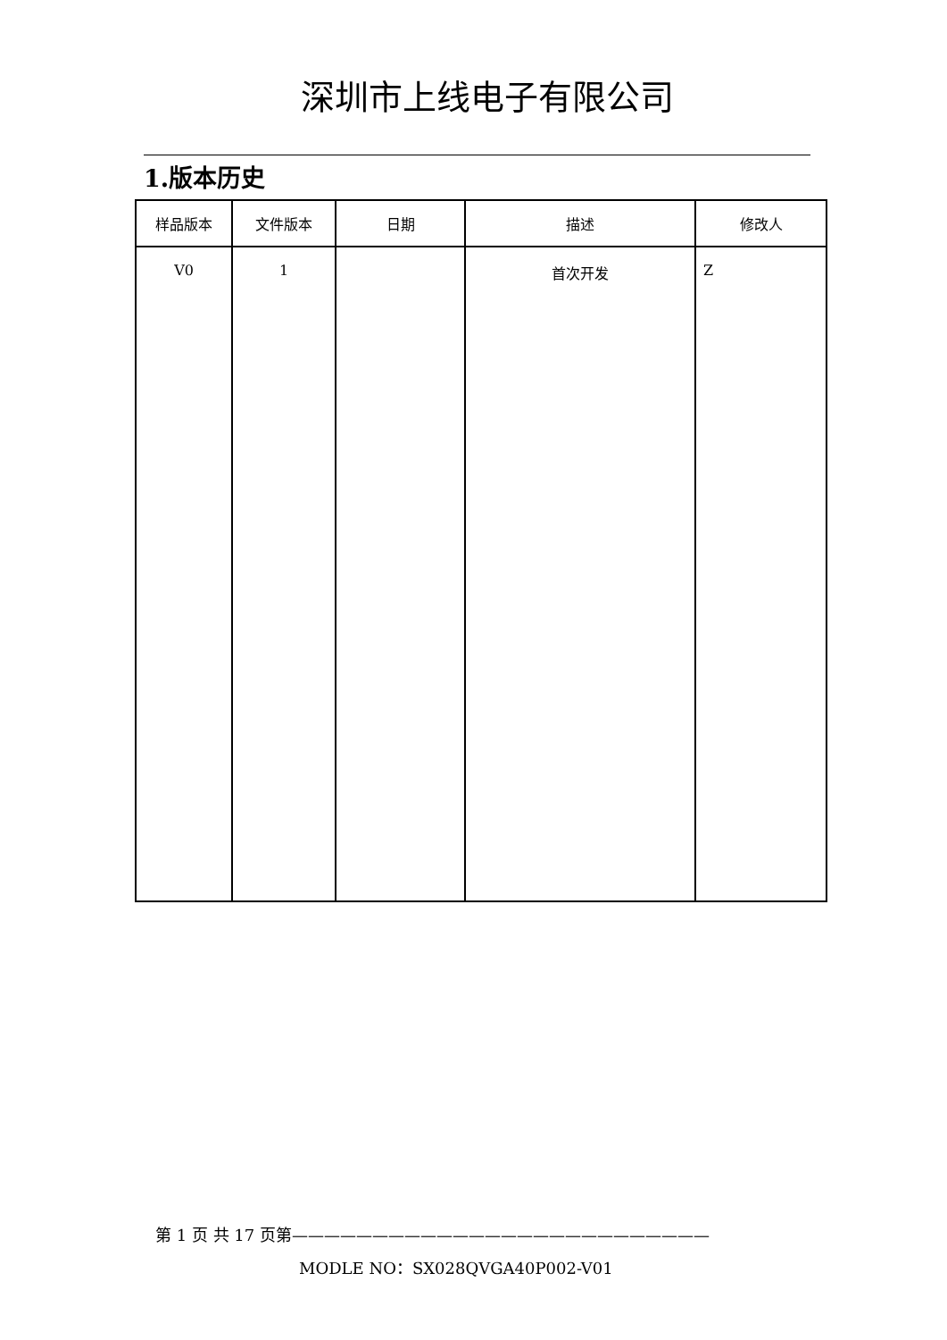深圳市上线电子有限公司
1.版本历史
| 样品版本 | 文件版本 | 日期 | 描述 | 修改人 |
| --- | --- | --- | --- | --- |
| V0 | 1 | | 首次开发 | Z |
第 1 页 共 17 页第——————————————————————————
MODLE NO：SX028QVGA40P002-V01